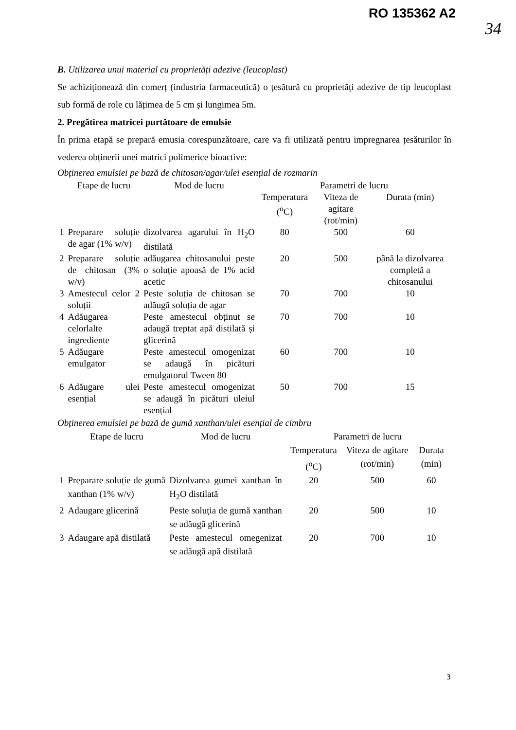RO 135362 A2
34
B. Utilizarea unui material cu proprietăți adezive (leucoplast)
Se achiziționează din comerț (industria farmaceutică) o țesătură cu proprietăți adezive de tip leucoplast sub formă de role cu lățimea de 5 cm și lungimea 5m.
2. Pregătirea matricei purtătoare de emulsie
În prima etapă se prepară emusia corespunzătoare, care va fi utilizată pentru impregnarea țesăturilor în vederea obținerii unei matrici polimerice bioactive:
Obținerea emulsiei pe bază de chitosan/agar/ulei esențial de rozmarin
| | Etape de lucru | Mod de lucru | Parametri de lucru | | |
| | | | Temperatura (<sup>o</sup>C) | Viteza de agitare (rot/min) | Durata (min) |
| 1 | Preparare soluție de agar (1% w/v) | dizolvarea agarului în H<sub>2</sub>O distilată | 80 | 500 | 60 |
| 2 | Preparare soluție de chitosan (3% w/v) | adăugarea chitosanului peste o soluție apoasă de 1% acid acetic | 20 | 500 | până la dizolvarea completă a chitosanului |
| 3 | Amestecul celor 2 soluții | Peste soluția de chitosan se adăugă soluția de agar | 70 | 700 | 10 |
| 4 | Adăugarea celorlalte ingrediente | Peste amestecul obținut se adaugă treptat apă distilată și glicerină | 70 | 700 | 10 |
| 5 | Adăugare emulgator | Peste amestecul omogenizat se adaugă în picături emulgatorul Tween 80 | 60 | 700 | 10 |
| 6 | Adăugare ulei esențial | Peste amestecul omogenizat se adaugă în picături uleiul esențial | 50 | 700 | 15 |
Obținerea emulsiei pe bază de gumă xanthan/ulei esențial de cimbru
| | Etape de lucru | Mod de lucru | Parametri de lucru | | |
| | | | Temperatura (<sup>o</sup>C) | Viteza de agitare (rot/min) | Durata (min) |
| 1 | Preparare soluție de gumă xanthan (1% w/v) | Dizolvarea gumei xanthan în H<sub>2</sub>O distilată | 20 | 500 | 60 |
| 2 | Adaugare glicerină | Peste soluția de gumă xanthan se adăugă glicerină | 20 | 500 | 10 |
| 3 | Adaugare apă distilată | Peste amestecul omegenizat se adăugă apă distilată | 20 | 700 | 10 |
3